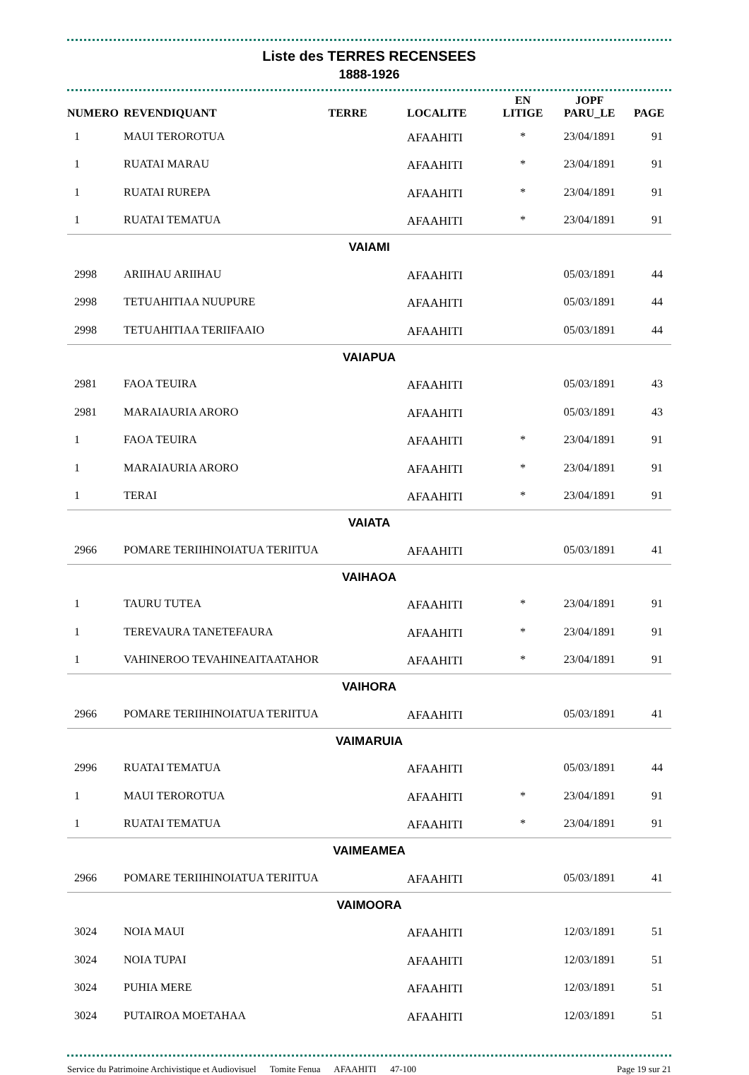Liste des TERRES RECENSEES
1888-1926
| NUMERO | REVENDIQUANT | TERRE | LOCALITE | EN LITIGE | JOPF PARU_LE | PAGE |
| --- | --- | --- | --- | --- | --- | --- |
| 1 | MAUI TEROROTUA | | AFAAHITI | * | 23/04/1891 | 91 |
| 1 | RUATAI MARAU | | AFAAHITI | * | 23/04/1891 | 91 |
| 1 | RUATAI RUREPA | | AFAAHITI | * | 23/04/1891 | 91 |
| 1 | RUATAI TEMATUA | | AFAAHITI | * | 23/04/1891 | 91 |
| VAIAMI | | | | | | |
| 2998 | ARIIHAU ARIIHAU | | AFAAHITI | | 05/03/1891 | 44 |
| 2998 | TETUAHITIAA NUUPURE | | AFAAHITI | | 05/03/1891 | 44 |
| 2998 | TETUAHITIAA TERIIFAAIO | | AFAAHITI | | 05/03/1891 | 44 |
| VAIAPUA | | | | | | |
| 2981 | FAOA TEUIRA | | AFAAHITI | | 05/03/1891 | 43 |
| 2981 | MARAIAURIA ARORO | | AFAAHITI | | 05/03/1891 | 43 |
| 1 | FAOA TEUIRA | | AFAAHITI | * | 23/04/1891 | 91 |
| 1 | MARAIAURIA ARORO | | AFAAHITI | * | 23/04/1891 | 91 |
| 1 | TERAI | | AFAAHITI | * | 23/04/1891 | 91 |
| VAIATA | | | | | | |
| 2966 | POMARE TERIIHINOIATUA TERIITUA | | AFAAHITI | | 05/03/1891 | 41 |
| VAIHAOA | | | | | | |
| 1 | TAURU TUTEA | | AFAAHITI | * | 23/04/1891 | 91 |
| 1 | TEREVAURA TANETEFAURA | | AFAAHITI | * | 23/04/1891 | 91 |
| 1 | VAHINEROO TEVAHINEAITAATAHOR | | AFAAHITI | * | 23/04/1891 | 91 |
| VAIHORA | | | | | | |
| 2966 | POMARE TERIIHINOIATUA TERIITUA | | AFAAHITI | | 05/03/1891 | 41 |
| VAIMARUIA | | | | | | |
| 2996 | RUATAI TEMATUA | | AFAAHITI | | 05/03/1891 | 44 |
| 1 | MAUI TEROROTUA | | AFAAHITI | * | 23/04/1891 | 91 |
| 1 | RUATAI TEMATUA | | AFAAHITI | * | 23/04/1891 | 91 |
| VAIMEAMEA | | | | | | |
| 2966 | POMARE TERIIHINOIATUA TERIITUA | | AFAAHITI | | 05/03/1891 | 41 |
| VAIMOORA | | | | | | |
| 3024 | NOIA MAUI | | AFAAHITI | | 12/03/1891 | 51 |
| 3024 | NOIA TUPAI | | AFAAHITI | | 12/03/1891 | 51 |
| 3024 | PUHIA MERE | | AFAAHITI | | 12/03/1891 | 51 |
| 3024 | PUTAIROA MOETAHAA | | AFAAHITI | | 12/03/1891 | 51 |
Service du Patrimoine Archivistique et Audiovisuel Tomite Fenua AFAAHITI 47-100 Page 19 sur 21